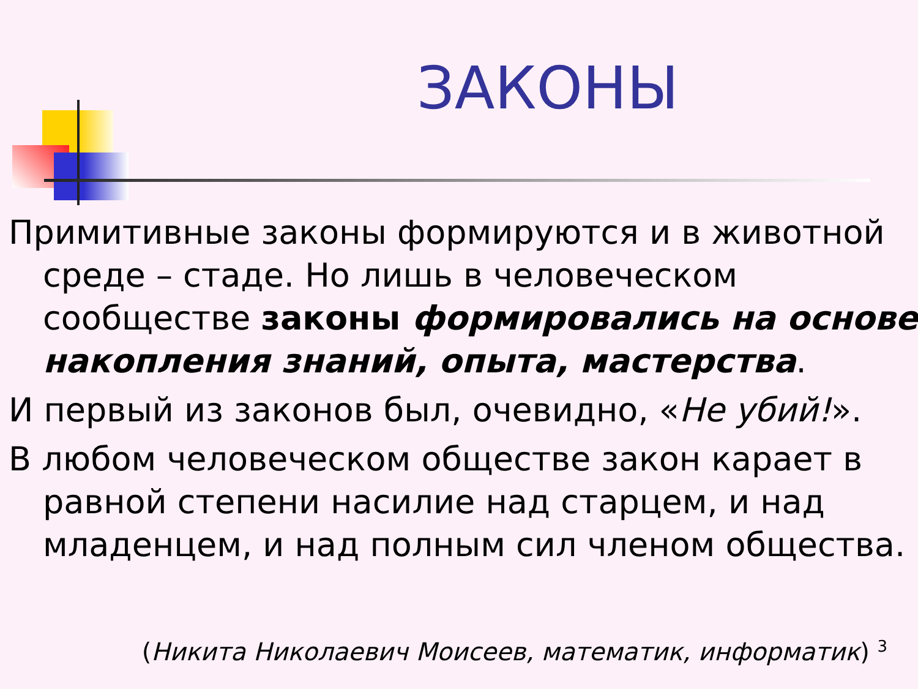ЗАКОНЫ
Примитивные законы формируются и в животной среде – стаде. Но лишь в человеческом сообществе законы формировались на основе накопления знаний, опыта, мастерства.
И первый из законов был, очевидно, «Не убий!».
В любом человеческом обществе закон карает в равной степени насилие над старцем, и над младенцем, и над полным сил членом общества.
(Никита Николаевич Моисеев, математик, информатик) <sup>3</sup>